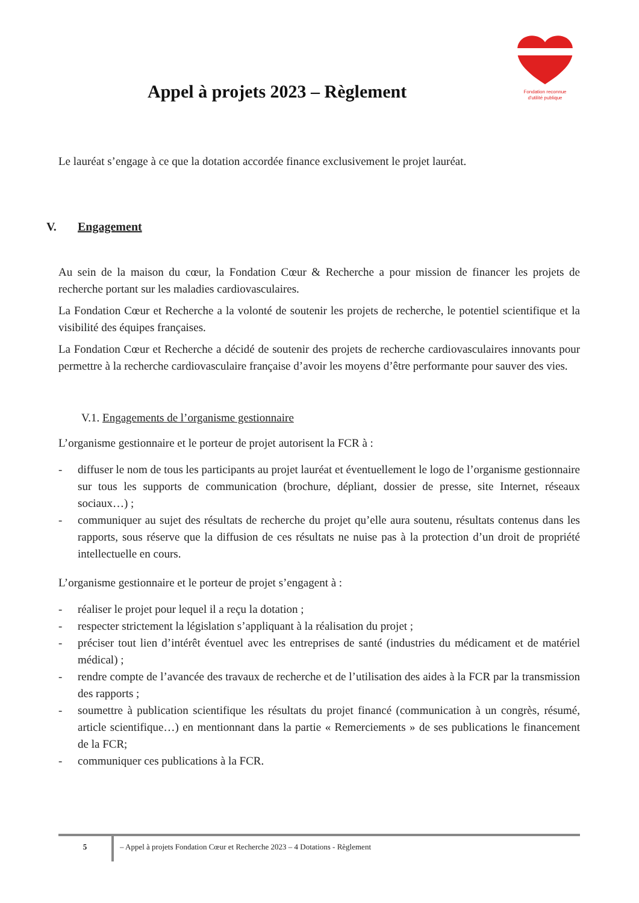Fondation reconnue
d'utilité publique
Appel à projets 2023 – Règlement
Le lauréat s’engage à ce que la dotation accordée finance exclusivement le projet lauréat.
V. Engagement
Au sein de la maison du cœur, la Fondation Cœur & Recherche a pour mission de financer les projets de recherche portant sur les maladies cardiovasculaires.
La Fondation Cœur et Recherche a la volonté de soutenir les projets de recherche, le potentiel scientifique et la visibilité des équipes françaises.
La Fondation Cœur et Recherche a décidé de soutenir des projets de recherche cardiovasculaires innovants pour permettre à la recherche cardiovasculaire française d’avoir les moyens d’être performante pour sauver des vies.
V.1. Engagements de l’organisme gestionnaire
L’organisme gestionnaire et le porteur de projet autorisent la FCR à :
- diffuser le nom de tous les participants au projet lauréat et éventuellement le logo de l’organisme gestionnaire sur tous les supports de communication (brochure, dépliant, dossier de presse, site Internet, réseaux sociaux…) ;
- communiquer au sujet des résultats de recherche du projet qu’elle aura soutenu, résultats contenus dans les rapports, sous réserve que la diffusion de ces résultats ne nuise pas à la protection d’un droit de propriété intellectuelle en cours.
L’organisme gestionnaire et le porteur de projet s’engagent à :
- réaliser le projet pour lequel il a reçu la dotation ;
- respecter strictement la législation s’appliquant à la réalisation du projet ;
- préciser tout lien d’intérêt éventuel avec les entreprises de santé (industries du médicament et de matériel médical) ;
- rendre compte de l’avancée des travaux de recherche et de l’utilisation des aides à la FCR par la transmission des rapports ;
- soumettre à publication scientifique les résultats du projet financé (communication à un congrès, résumé, article scientifique…) en mentionnant dans la partie « Remerciements » de ses publications le financement de la FCR;
- communiquer ces publications à la FCR.
5 – Appel à projets Fondation Cœur et Recherche 2023 – 4 Dotations - Règlement